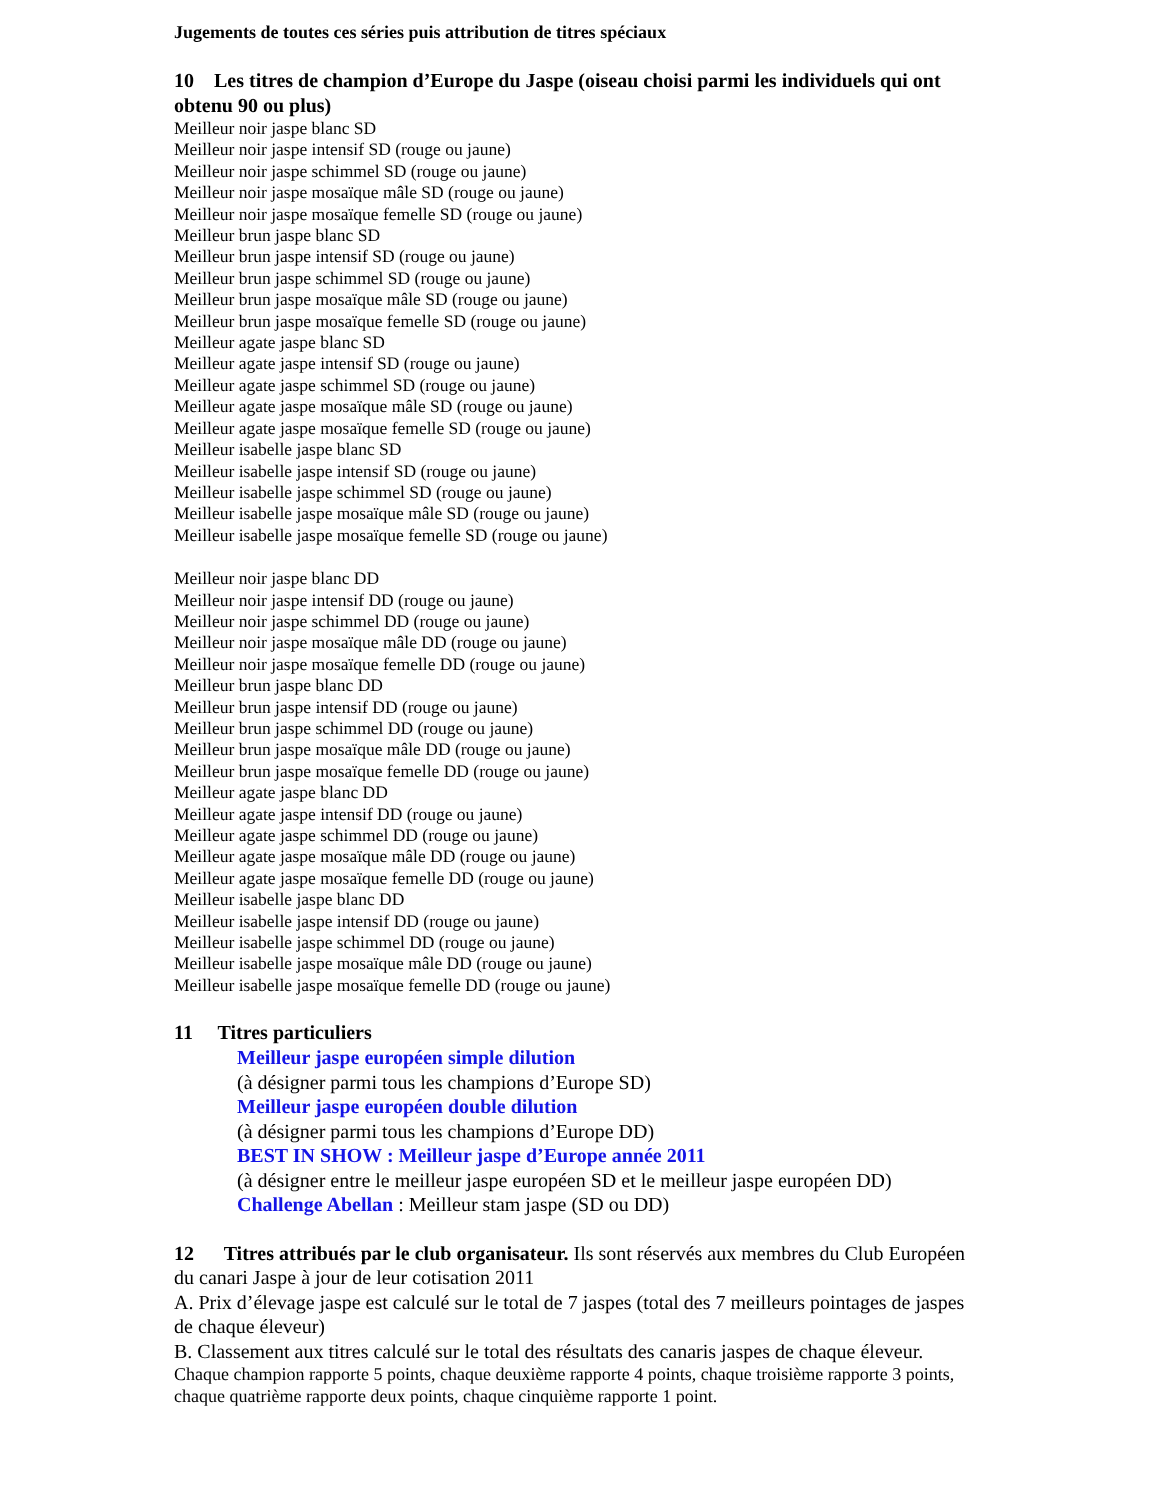Jugements de toutes ces séries puis attribution de titres spéciaux
10 Les titres de champion d’Europe du Jaspe (oiseau choisi parmi les individuels qui ont obtenu 90 ou plus)
Meilleur noir jaspe blanc SD
Meilleur noir jaspe intensif SD (rouge ou jaune)
Meilleur noir jaspe schimmel SD (rouge ou jaune)
Meilleur noir jaspe mosaïque mâle SD (rouge ou jaune)
Meilleur noir jaspe mosaïque femelle SD (rouge ou jaune)
Meilleur brun jaspe blanc SD
Meilleur brun jaspe intensif SD (rouge ou jaune)
Meilleur brun jaspe schimmel SD (rouge ou jaune)
Meilleur brun jaspe mosaïque mâle SD (rouge ou jaune)
Meilleur brun jaspe mosaïque femelle SD (rouge ou jaune)
Meilleur agate jaspe blanc SD
Meilleur agate jaspe intensif SD (rouge ou jaune)
Meilleur agate jaspe schimmel SD (rouge ou jaune)
Meilleur agate jaspe mosaïque mâle SD (rouge ou jaune)
Meilleur agate jaspe mosaïque femelle SD (rouge ou jaune)
Meilleur isabelle jaspe blanc SD
Meilleur isabelle jaspe intensif SD (rouge ou jaune)
Meilleur isabelle jaspe schimmel SD (rouge ou jaune)
Meilleur isabelle jaspe mosaïque mâle SD (rouge ou jaune)
Meilleur isabelle jaspe mosaïque femelle SD (rouge ou jaune)
Meilleur noir jaspe blanc DD
Meilleur noir jaspe intensif DD (rouge ou jaune)
Meilleur noir jaspe schimmel DD (rouge ou jaune)
Meilleur noir jaspe mosaïque mâle DD (rouge ou jaune)
Meilleur noir jaspe mosaïque femelle DD (rouge ou jaune)
Meilleur brun jaspe blanc DD
Meilleur brun jaspe intensif DD (rouge ou jaune)
Meilleur brun jaspe schimmel DD (rouge ou jaune)
Meilleur brun jaspe mosaïque mâle DD (rouge ou jaune)
Meilleur brun jaspe mosaïque femelle DD (rouge ou jaune)
Meilleur agate jaspe blanc DD
Meilleur agate jaspe intensif DD (rouge ou jaune)
Meilleur agate jaspe schimmel DD (rouge ou jaune)
Meilleur agate jaspe mosaïque mâle DD (rouge ou jaune)
Meilleur agate jaspe mosaïque femelle DD (rouge ou jaune)
Meilleur isabelle jaspe blanc DD
Meilleur isabelle jaspe intensif DD (rouge ou jaune)
Meilleur isabelle jaspe schimmel DD (rouge ou jaune)
Meilleur isabelle jaspe mosaïque mâle DD (rouge ou jaune)
Meilleur isabelle jaspe mosaïque femelle DD (rouge ou jaune)
11 Titres particuliers
Meilleur jaspe européen simple dilution
(à désigner parmi tous les champions d’Europe SD)
Meilleur jaspe européen double dilution
(à désigner parmi tous les champions d’Europe DD)
BEST IN SHOW : Meilleur jaspe d’Europe année 2011
(à désigner entre le meilleur jaspe européen SD et le meilleur jaspe européen DD)
Challenge Abellan : Meilleur stam jaspe (SD ou DD)
12 Titres attribués par le club organisateur. Ils sont réservés aux membres du Club Européen du canari Jaspe à jour de leur cotisation 2011
A. Prix d’élevage jaspe est calculé sur le total de 7 jaspes (total des 7 meilleurs pointages de jaspes de chaque éleveur)
B. Classement aux titres calculé sur le total des résultats des canaris jaspes de chaque éleveur.
Chaque champion rapporte 5 points, chaque deuxième rapporte 4 points, chaque troisième rapporte 3 points, chaque quatrième rapporte deux points, chaque cinquième rapporte 1 point.